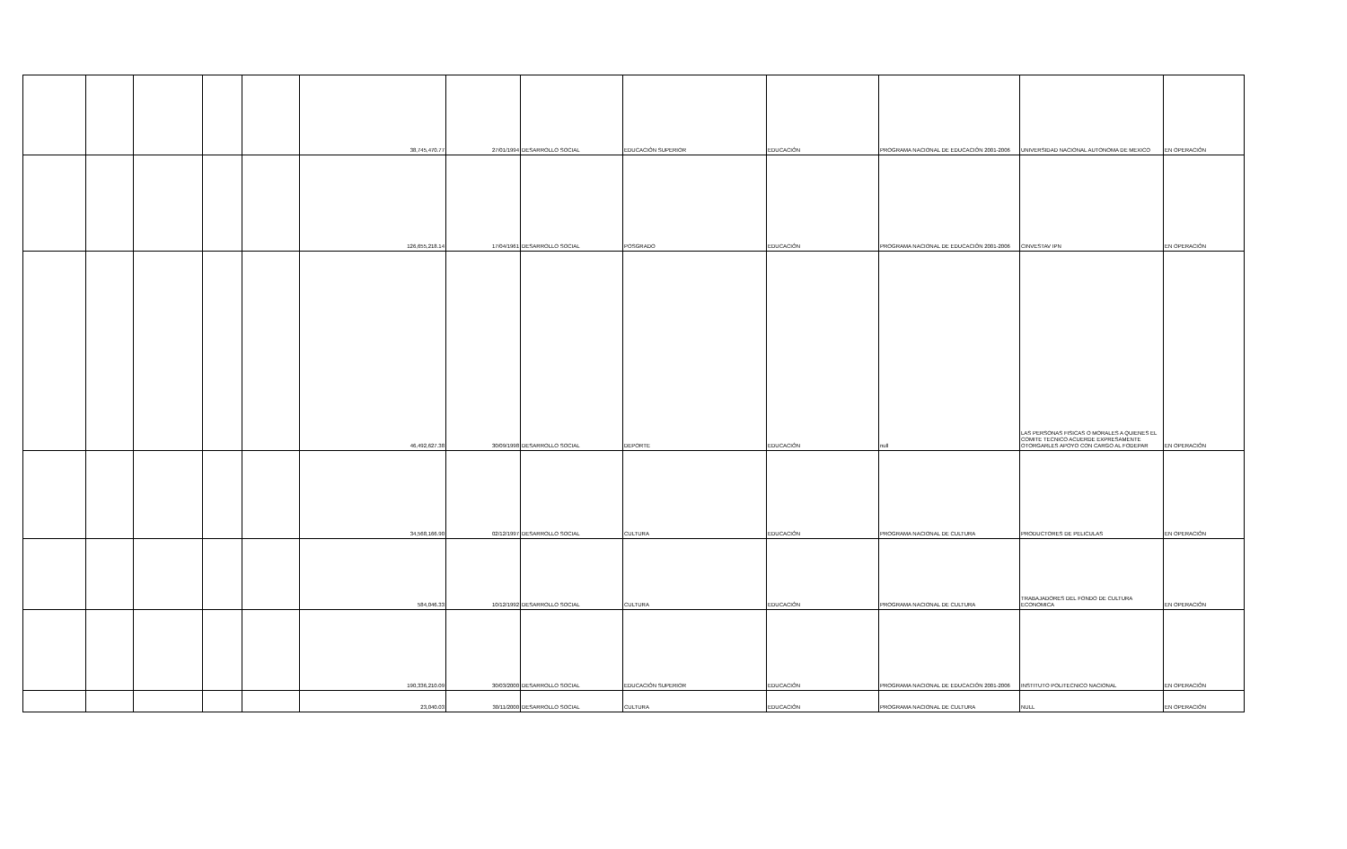| | | | | | 38,745,470.77 | 27/01/1994 | DESARROLLO SOCIAL | EDUCACIÓN SUPERIOR | EDUCACIÓN | PROGRAMA NACIONAL DE EDUCACIÓN 2001-2006 | UNIVERSIDAD NACIONAL AUTONOMA DE MEXICO | EN OPERACIÓN |
| | | | | | 126,655,218.14 | 17/04/1961 | DESARROLLO SOCIAL | POSGRADO | EDUCACIÓN | PROGRAMA NACIONAL DE EDUCACIÓN 2001-2006 | CINVESTAV IPN | EN OPERACIÓN |
| | | | | | 46,492,627.38 | 30/09/1998 | DESARROLLO SOCIAL | DEPORTE | EDUCACIÓN | null | LAS PERSONAS FISICAS O MORALES A QUIENES EL COMITE TECNICO ACUERDE EXPRESAMENTE OTORGARLES APOYO CON CARGO AL FODEPAR | EN OPERACIÓN |
| | | | | | 34,568,166.90 | 02/12/1997 | DESARROLLO SOCIAL | CULTURA | EDUCACIÓN | PROGRAMA NACIONAL DE CULTURA | PRODUCTORES DE PELICULAS | EN OPERACIÓN |
| | | | | | 584,046.33 | 10/12/1992 | DESARROLLO SOCIAL | CULTURA | EDUCACIÓN | PROGRAMA NACIONAL DE CULTURA | TRABAJADORES DEL FONDO DE CULTURA ECONOMICA | EN OPERACIÓN |
| | | | | | 190,336,210.09 | 30/03/2000 | DESARROLLO SOCIAL | EDUCACIÓN SUPERIOR | EDUCACIÓN | PROGRAMA NACIONAL DE EDUCACIÓN 2001-2006 | INSTITUTO POLITECNICO NACIONAL | EN OPERACIÓN |
| | | | | | 23,040.03 | 30/11/2000 | DESARROLLO SOCIAL | CULTURA | EDUCACIÓN | PROGRAMA NACIONAL DE CULTURA | NULL | EN OPERACIÓN |